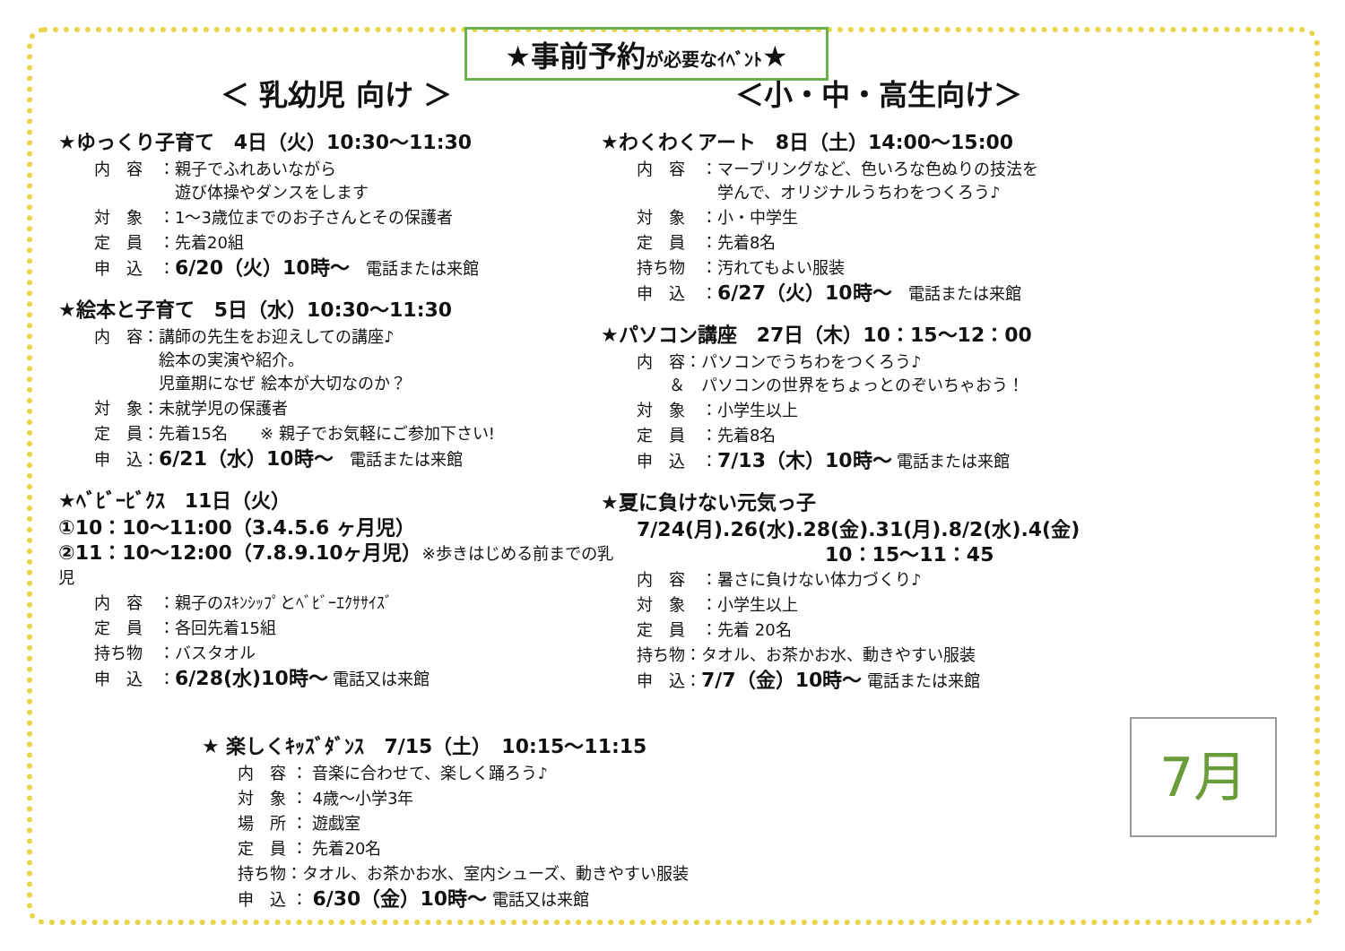★事前予約が必要なｲﾍﾞﾝﾄ★
＜ 乳幼児 向け ＞
★ゆっくり子育て　4日（火）10:30～11:30
内　容　：親子でふれあいながら
　　　　　遊び体操やダンスをします
対　象　：1～3歳位までのお子さんとその保護者
定　員　：先着20組
申　込　：6/20（火）10時～　電話または来館
★絵本と子育て　5日（水）10:30～11:30
内　容：講師の先生をお迎えしての講座♪
　　　　絵本の実演や紹介。
　　　　児童期になぜ 絵本が大切なのか？
対　象：未就学児の保護者
定　員：先着15名　　※ 親子でお気軽にご参加下さい!
申　込：6/21（水）10時～　電話または来館
★ﾍﾞﾋﾞｰﾋﾞｸｽ　11日（火）
①10：10～11:00（3.4.5.6 ヶ月児）
②11：10～12:00（7.8.9.10ヶ月児）※歩きはじめる前までの乳児
内　容　：親子のｽｷﾝｼｯﾌﾟとﾍﾞﾋﾞｰｴｸｻｻｲｽﾞ
定　員　：各回先着15組
持ち物　：バスタオル
申　込　：6/28(水)10時～ 電話又は来館
★ 楽しくｷｯｽﾞﾀﾞﾝｽ　7/15（土）　10:15～11:15
内　容 ： 音楽に合わせて、楽しく踊ろう♪
対　象 ： 4歳～小学3年
場　所 ： 遊戯室
定　員 ： 先着20名
持ち物：タオル、お茶かお水、室内シューズ、動きやすい服装
申　込 ： 6/30（金）10時～ 電話又は来館
＜小・中・高生向け＞
★わくわくアート　8日（土）14:00～15:00
内　容　：マーブリングなど、色いろな色ぬりの技法を
　　　　　学んで、オリジナルうちわをつくろう♪
対　象　：小・中学生
定　員　：先着8名
持ち物　：汚れてもよい服装
申　込　：6/27（火）10時～　電話または来館
★パソコン講座　27日（木）10：15～12：00
内　容：パソコンでうちわをつくろう♪
　　＆　パソコンの世界をちょっとのぞいちゃおう！
対　象　：小学生以上
定　員　：先着8名
申　込　：7/13（木）10時～ 電話または来館
★夏に負けない元気っ子
7/24(月).26(水).28(金).31(月).8/2(水).4(金)
10：15～11：45
内　容　：暑さに負けない体力づくり♪
対　象　：小学生以上
定　員　：先着 20名
持ち物：タオル、お茶かお水、動きやすい服装
申　込：7/7（金）10時～ 電話または来館
7月